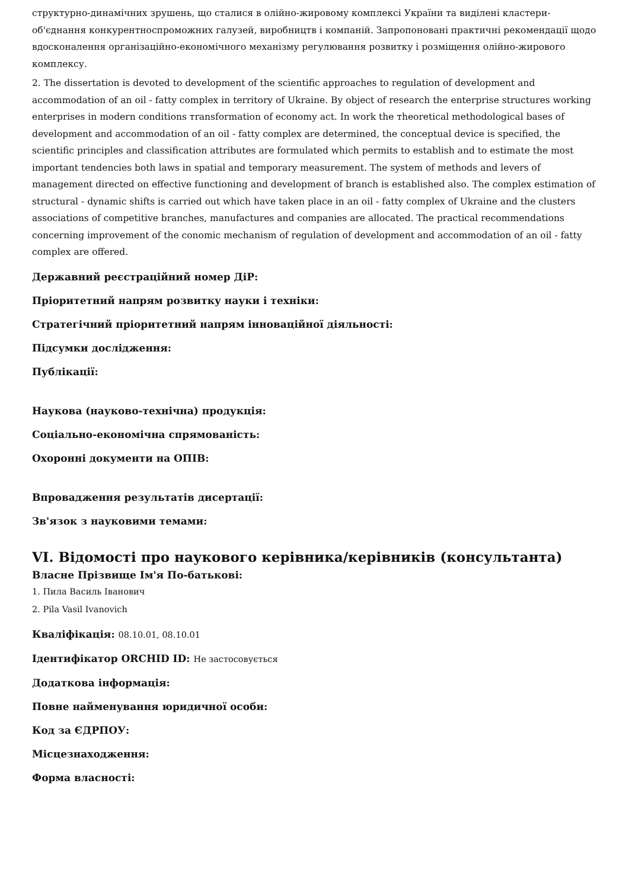структурно-динамічних зрушень, що сталися в олійно-жировому комплексі України та виділені кластери-об'єднання конкурентноспроможних галузей, виробництв і компаній. Запропоновані практичні рекомендації щодо вдосконалення організаційно-економічного механізму регулювання розвитку і розміщення олійно-жирового комплексу.
2. The dissertation is devoted to development of the scientific approaches to regulation of development and accommodation of an oil - fatty complex in territory of Ukraine. By object of research the enterprise structures working enterprises in modern conditions тransformation of economy act. In work the тheoretical methodological bases of development and accommodation of an oil - fatty complex are determined, the conceptual device is specified, the scientific principles and classification attributes are formulated which permits to establish and to estimate the most important tendencies both laws in spatial and temporary measurement. The system of methods and levers of management directed on effective functioning and development of branch is established also. The complex estimation of structural - dynamic shifts is carried out which have taken place in an oil - fatty complex of Ukraine and the clusters associations of competitive branches, manufactures and companies are allocated. The practical recommendations concerning improvement of the conomic mechanism of regulation of development and accommodation of an oil - fatty complex are offered.
Державний реєстраційний номер ДіР:
Пріоритетний напрям розвитку науки і техніки:
Стратегічний пріоритетний напрям інноваційної діяльності:
Підсумки дослідження:
Публікації:
Наукова (науково-технічна) продукція:
Соціально-економічна спрямованість:
Охоронні документи на ОПІВ:
Впровадження результатів дисертації:
Зв'язок з науковими темами:
VI. Відомості про наукового керівника/керівників (консультанта)
Власне Прізвище Ім'я По-батькові:
1. Пила Василь Іванович
2. Pila Vasil Ivanovich
Кваліфікація: 08.10.01, 08.10.01
Ідентифікатор ORCHID ID: Не застосовується
Додаткова інформація:
Повне найменування юридичної особи:
Код за ЄДРПОУ:
Місцезнаходження:
Форма власності: